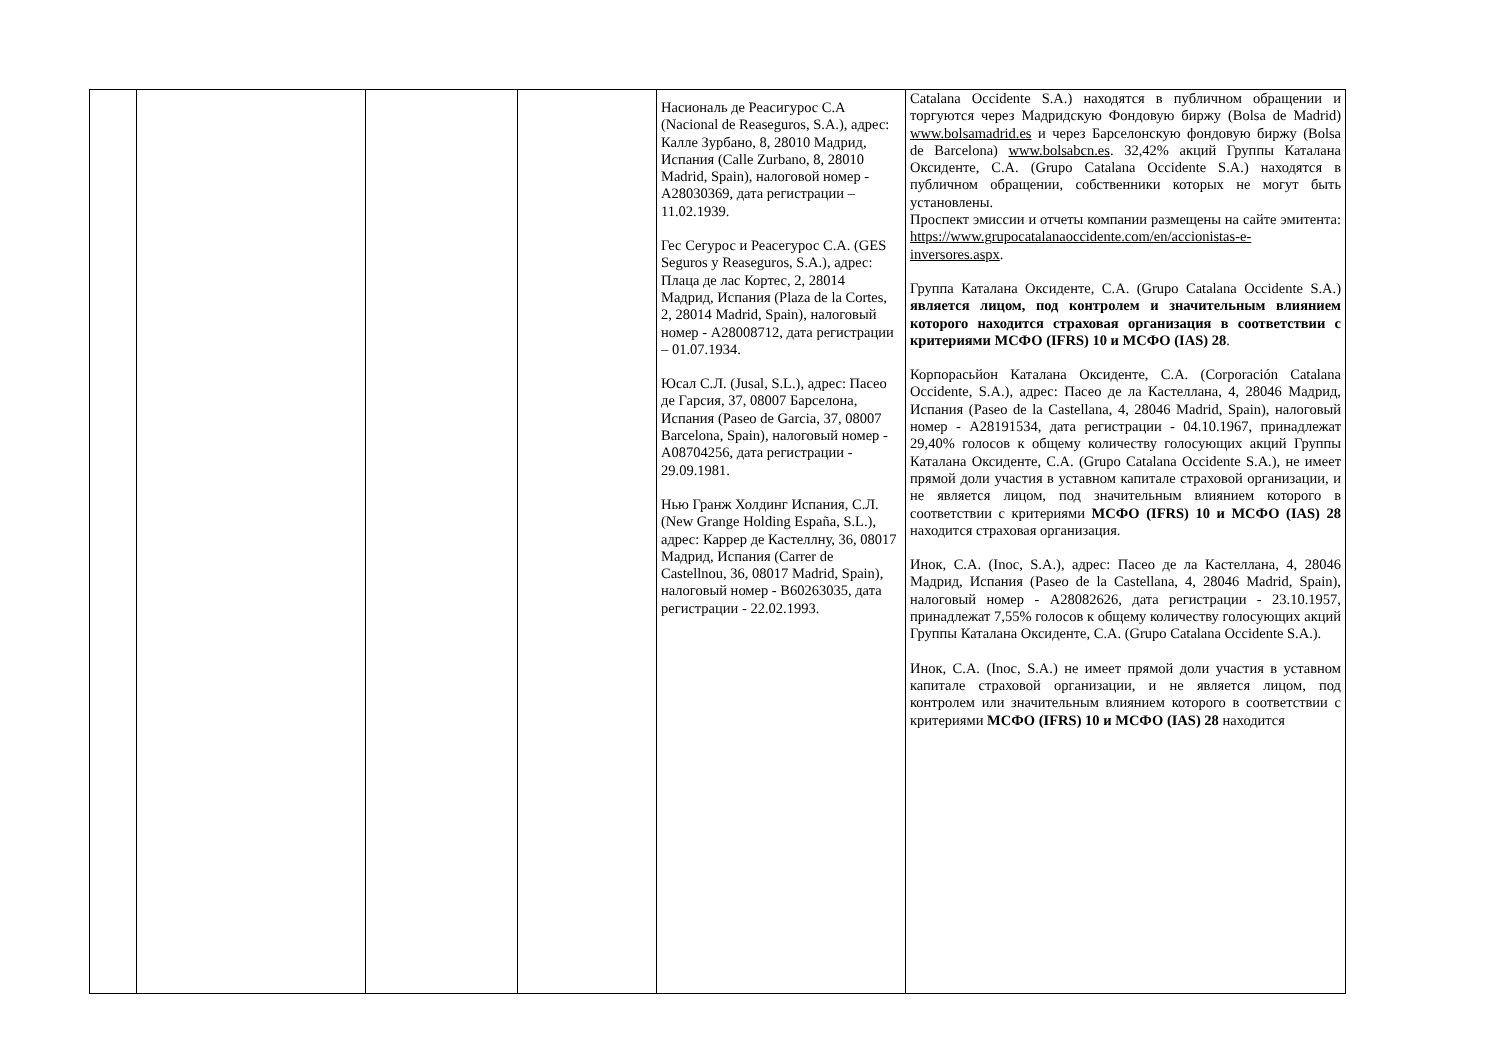| | | | | Насиональ де Реасигурос С.А (Nacional de Reaseguros, S.A.), адрес: Калле Зурбано, 8, 28010 Мадрид, Испания (Calle Zurbano, 8, 28010 Madrid, Spain), налоговой номер - A28030369, дата регистрации – 11.02.1939. Гес Сегурос и Реасегурос С.А. (GES Seguros y Reaseguros, S.A.), адрес: Плаца де лас Кортес, 2, 28014 Мадрид, Испания (Plaza de la Cortes, 2, 28014 Madrid, Spain), налоговый номер - A28008712, дата регистрации – 01.07.1934. Юсал С.Л. (Jusal, S.L.), адрес: Пасео де Гарсия, 37, 08007 Барселона, Испания (Paseo de Garcia, 37, 08007 Barcelona, Spain), налоговый номер - A08704256, дата регистрации - 29.09.1981. Нью Гранж Холдинг Испания, С.Л. (New Grange Holding España, S.L.), адрес: Каррер де Кастеллну, 36, 08017 Мадрид, Испания (Carrer de Castellnou, 36, 08017 Madrid, Spain), налоговый номер - B60263035, дата регистрации - 22.02.1993. | Catalana Occidente S.A.) находятся в публичном обращении и торгуются через Мадридскую Фондовую биржу (Bolsa de Madrid) www.bolsamadrid.es и через Барселонскую фондовую биржу (Bolsa de Barcelona) www.bolsabcn.es . 32,42% акций Группы Каталана Оксиденте, С.А. (Grupo Catalana Occidente S.A.) находятся в публичном обращении, собственники которых не могут быть установлены. Проспект эмиссии и отчеты компании размещены на сайте эмитента: https://www.grupocatalanaoccidente.com/en/accionistas-e-inversores.aspx . Группа Каталана Оксиденте, С.А. (Grupo Catalana Occidente S.A.) является лицом, под контролем и значительным влиянием которого находится страховая организация в соответствии с критериями МСФО (IFRS) 10 и МСФО (IAS) 28 . Корпорасьйон Каталана Оксиденте, С.А. (Corporación Catalana Occidente, S.A.), адрес: Пасео де ла Кастеллана, 4, 28046 Мадрид, Испания (Paseo de la Castellana, 4, 28046 Madrid, Spain), налоговый номер - A28191534, дата регистрации - 04.10.1967, принадлежат 29,40% голосов к общему количеству голосующих акций Группы Каталана Оксиденте, С.А. (Grupo Catalana Occidente S.A.), не имеет прямой доли участия в уставном капитале страховой организации, и не является лицом, под значительным влиянием которого в соответствии с критериями МСФО (IFRS) 10 и МСФО (IAS) 28 находится страховая организация. Инок, С.А. (Inoc, S.A.), адрес: Пасео де ла Кастеллана, 4, 28046 Мадрид, Испания (Paseo de la Castellana, 4, 28046 Madrid, Spain), налоговый номер - A28082626, дата регистрации - 23.10.1957, принадлежат 7,55% голосов к общему количеству голосующих акций Группы Каталана Оксиденте, С.А. (Grupo Catalana Occidente S.A.). Инок, С.А. (Inoc, S.A.) не имеет прямой доли участия в уставном капитале страховой организации, и не является лицом, под контролем или значительным влиянием которого в соответствии с критериями МСФО (IFRS) 10 и МСФО (IAS) 28 находится |